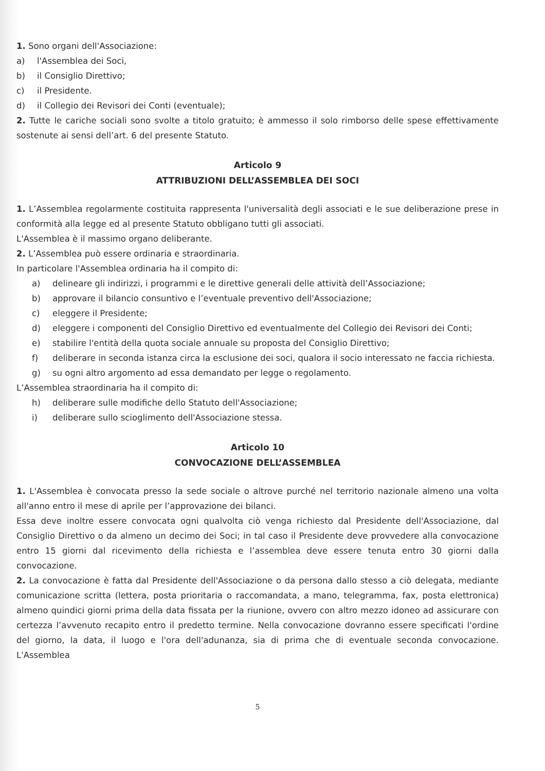1. Sono organi dell'Associazione:
a) l'Assemblea dei Soci,
b) il Consiglio Direttivo;
c) il Presidente.
d) il Collegio dei Revisori dei Conti (eventuale);
2. Tutte le cariche sociali sono svolte a titolo gratuito; è ammesso il solo rimborso delle spese effettivamente sostenute ai sensi dell’art. 6 del presente Statuto.
Articolo 9
ATTRIBUZIONI DELL’ASSEMBLEA DEI SOCI
1. L’Assemblea regolarmente costituita rappresenta l'universalità degli associati e le sue deliberazione prese in conformità alla legge ed al presente Statuto obbligano tutti gli associati.
L'Assemblea è il massimo organo deliberante.
2. L’Assemblea può essere ordinaria e straordinaria.
In particolare l'Assemblea ordinaria ha il compito di:
a) delineare gli indirizzi, i programmi e le direttive generali delle attività dell’Associazione;
b) approvare il bilancio consuntivo e l’eventuale preventivo dell'Associazione;
c) eleggere il Presidente;
d) eleggere i componenti del Consiglio Direttivo ed eventualmente del Collegio dei Revisori dei Conti;
e) stabilire l'entità della quota sociale annuale su proposta del Consiglio Direttivo;
f) deliberare in seconda istanza circa la esclusione dei soci, qualora il socio interessato ne faccia richiesta.
g) su ogni altro argomento ad essa demandato per legge o regolamento.
L’Assemblea straordinaria ha il compito di:
h) deliberare sulle modifiche dello Statuto dell'Associazione;
i) deliberare sullo scioglimento dell'Associazione stessa.
Articolo 10
CONVOCAZIONE DELL’ASSEMBLEA
1. L'Assemblea è convocata presso la sede sociale o altrove purché nel territorio nazionale almeno una volta all'anno entro il mese di aprile per l’approvazione dei bilanci.
Essa deve inoltre essere convocata ogni qualvolta ciò venga richiesto dal Presidente dell'Associazione, dal Consiglio Direttivo o da almeno un decimo dei Soci; in tal caso il Presidente deve provvedere alla convocazione entro 15 giorni dal ricevimento della richiesta e l’assemblea deve essere tenuta entro 30 giorni dalla convocazione.
2. La convocazione è fatta dal Presidente dell'Associazione o da persona dallo stesso a ciò delegata, mediante comunicazione scritta (lettera, posta prioritaria o raccomandata, a mano, telegramma, fax, posta elettronica) almeno quindici giorni prima della data fissata per la riunione, ovvero con altro mezzo idoneo ad assicurare con certezza l’avvenuto recapito entro il predetto termine. Nella convocazione dovranno essere specificati l'ordine del giorno, la data, il luogo e l'ora dell'adunanza, sia di prima che di eventuale seconda convocazione. L'Assemblea
5